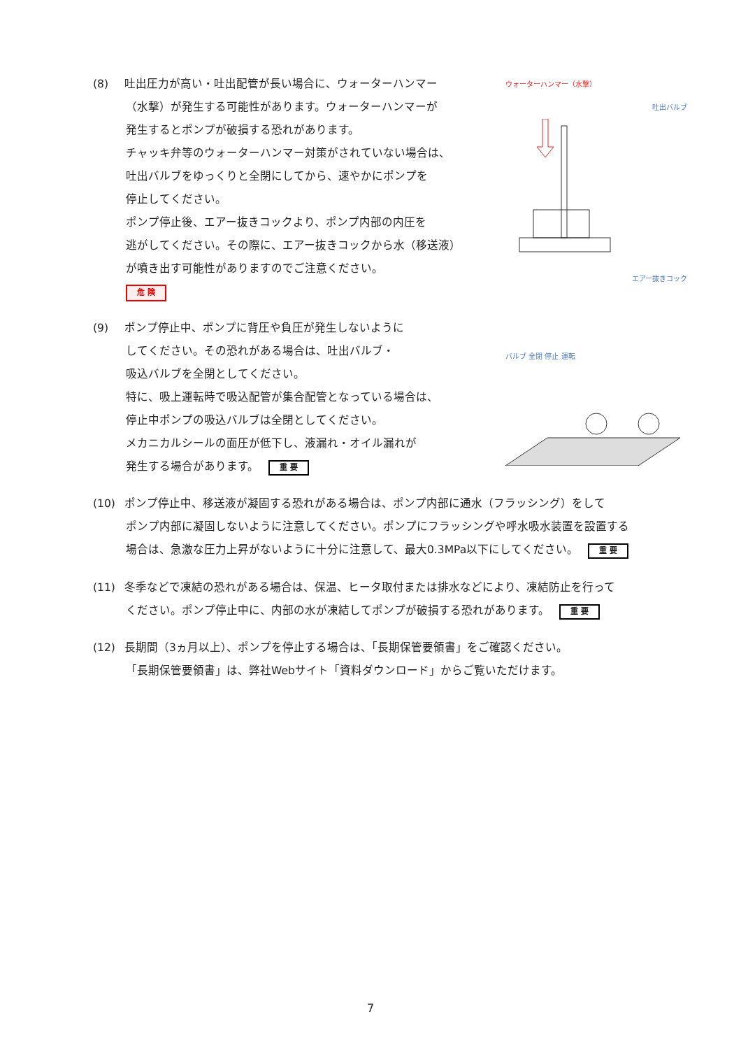(8) 吐出圧力が高い・吐出配管が長い場合に、ウォーターハンマー
（水撃）が発生する可能性があります。ウォーターハンマーが
発生するとポンプが破損する恐れがあります。
チャッキ弁等のウォーターハンマー対策がされていない場合は、
吐出バルブをゆっくりと全閉にしてから、速やかにポンプを
停止してください。
ポンプ停止後、エアー抜きコックより、ポンプ内部の内圧を
逃がしてください。その際に、エアー抜きコックから水（移送液）
が噴き出す可能性がありますのでご注意ください。
危 険
ウォーターハンマー（水撃）
吐出バルブ
エアー抜きコック
(9) ポンプ停止中、ポンプに背圧や負圧が発生しないように
してください。その恐れがある場合は、吐出バルブ・
吸込バルブを全閉としてください。
特に、吸上運転時で吸込配管が集合配管となっている場合は、
停止中ポンプの吸込バルブは全閉としてください。
メカニカルシールの面圧が低下し、液漏れ・オイル漏れが
発生する場合があります。 重 要
バルブ 全閉 停止 運転
(10) ポンプ停止中、移送液が凝固する恐れがある場合は、ポンプ内部に通水（フラッシング）をして
ポンプ内部に凝固しないように注意してください。ポンプにフラッシングや呼水吸水装置を設置する
場合は、急激な圧力上昇がないように十分に注意して、最大0.3MPa以下にしてください。 重 要
(11) 冬季などで凍結の恐れがある場合は、保温、ヒータ取付または排水などにより、凍結防止を行って
ください。ポンプ停止中に、内部の水が凍結してポンプが破損する恐れがあります。 重 要
(12) 長期間（3ヵ月以上）、ポンプを停止する場合は、「長期保管要領書」をご確認ください。
「長期保管要領書」は、弊社Webサイト「資料ダウンロード」からご覧いただけます。
7